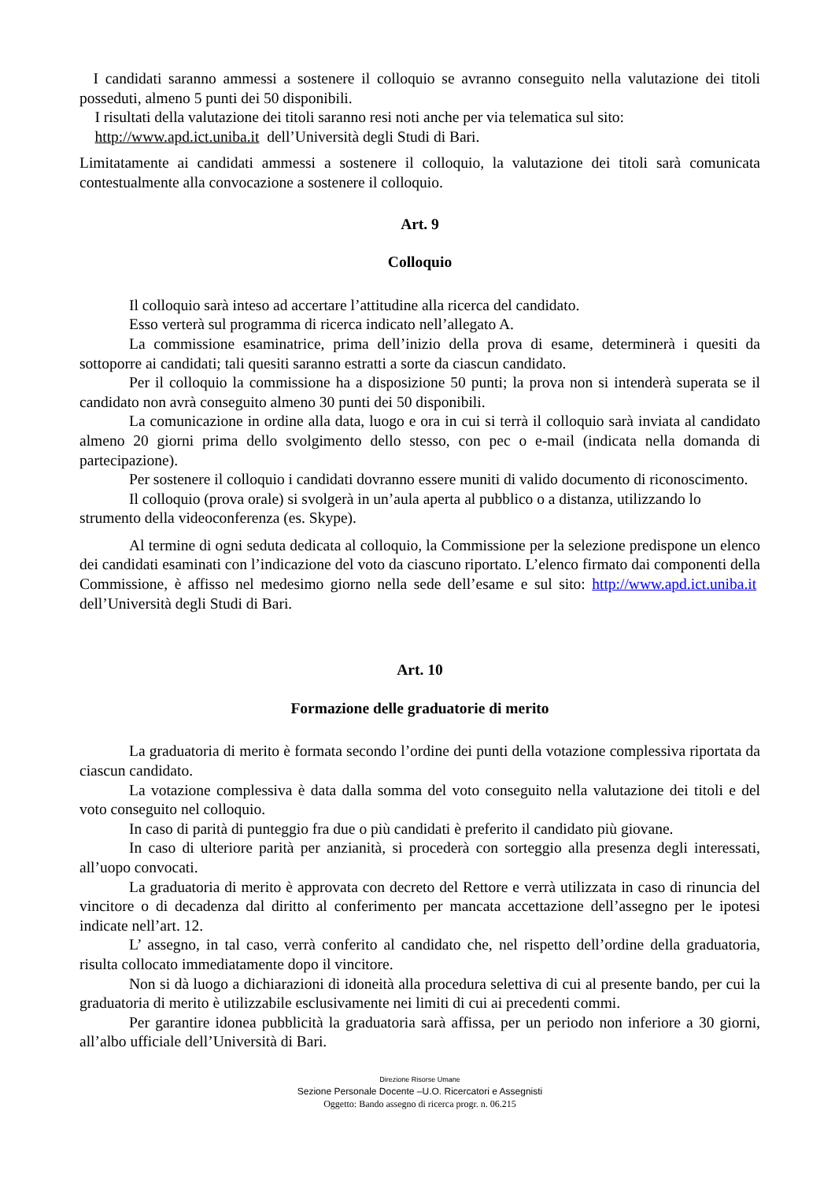I candidati saranno ammessi a sostenere il colloquio se avranno conseguito nella valutazione dei titoli posseduti, almeno 5 punti dei 50 disponibili.
I risultati della valutazione dei titoli saranno resi noti anche per via telematica sul sito:
http://www.apd.ict.uniba.it dell’Università degli Studi di Bari.
Limitatamente ai candidati ammessi a sostenere il colloquio, la valutazione dei titoli sarà comunicata contestualmente alla convocazione a sostenere il colloquio.
Art. 9
Colloquio
Il colloquio sarà inteso ad accertare l’attitudine alla ricerca del candidato.
Esso verterà sul programma di ricerca indicato nell’allegato A.
La commissione esaminatrice, prima dell’inizio della prova di esame, determinerà i quesiti da sottoporre ai candidati; tali quesiti saranno estratti a sorte da ciascun candidato.
Per il colloquio la commissione ha a disposizione 50 punti; la prova non si intenderà superata se il candidato non avrà conseguito almeno 30 punti dei 50 disponibili.
La comunicazione in ordine alla data, luogo e ora in cui si terrà il colloquio sarà inviata al candidato almeno 20 giorni prima dello svolgimento dello stesso, con pec o e-mail (indicata nella domanda di partecipazione).
Per sostenere il colloquio i candidati dovranno essere muniti di valido documento di riconoscimento.
Il colloquio (prova orale) si svolgerà in un’aula aperta al pubblico o a distanza, utilizzando lo strumento della videoconferenza (es. Skype).
Al termine di ogni seduta dedicata al colloquio, la Commissione per la selezione predispone un elenco dei candidati esaminati con l’indicazione del voto da ciascuno riportato. L’elenco firmato dai componenti della Commissione, è affisso nel medesimo giorno nella sede dell’esame e sul sito: http://www.apd.ict.uniba.it dell’Università degli Studi di Bari.
Art. 10
Formazione delle graduatorie di merito
La graduatoria di merito è formata secondo l’ordine dei punti della votazione complessiva riportata da ciascun candidato.
La votazione complessiva è data dalla somma del voto conseguito nella valutazione dei titoli e del voto conseguito nel colloquio.
In caso di parità di punteggio fra due o più candidati è preferito il candidato più giovane.
In caso di ulteriore parità per anzianità, si procederà con sorteggio alla presenza degli interessati, all’uopo convocati.
La graduatoria di merito è approvata con decreto del Rettore e verrà utilizzata in caso di rinuncia del vincitore o di decadenza dal diritto al conferimento per mancata accettazione dell’assegno per le ipotesi indicate nell’art. 12.
L’ assegno, in tal caso, verrà conferito al candidato che, nel rispetto dell’ordine della graduatoria, risulta collocato immediatamente dopo il vincitore.
Non si dà luogo a dichiarazioni di idoneità alla procedura selettiva di cui al presente bando, per cui la graduatoria di merito è utilizzabile esclusivamente nei limiti di cui ai precedenti commi.
Per garantire idonea pubblicità la graduatoria sarà affissa, per un periodo non inferiore a 30 giorni, all’albo ufficiale dell’Università di Bari.
Direzione Risorse Umane
Sezione Personale Docente –U.O. Ricercatori e Assegnisti
Oggetto: Bando assegno di ricerca progr. n. 06.215